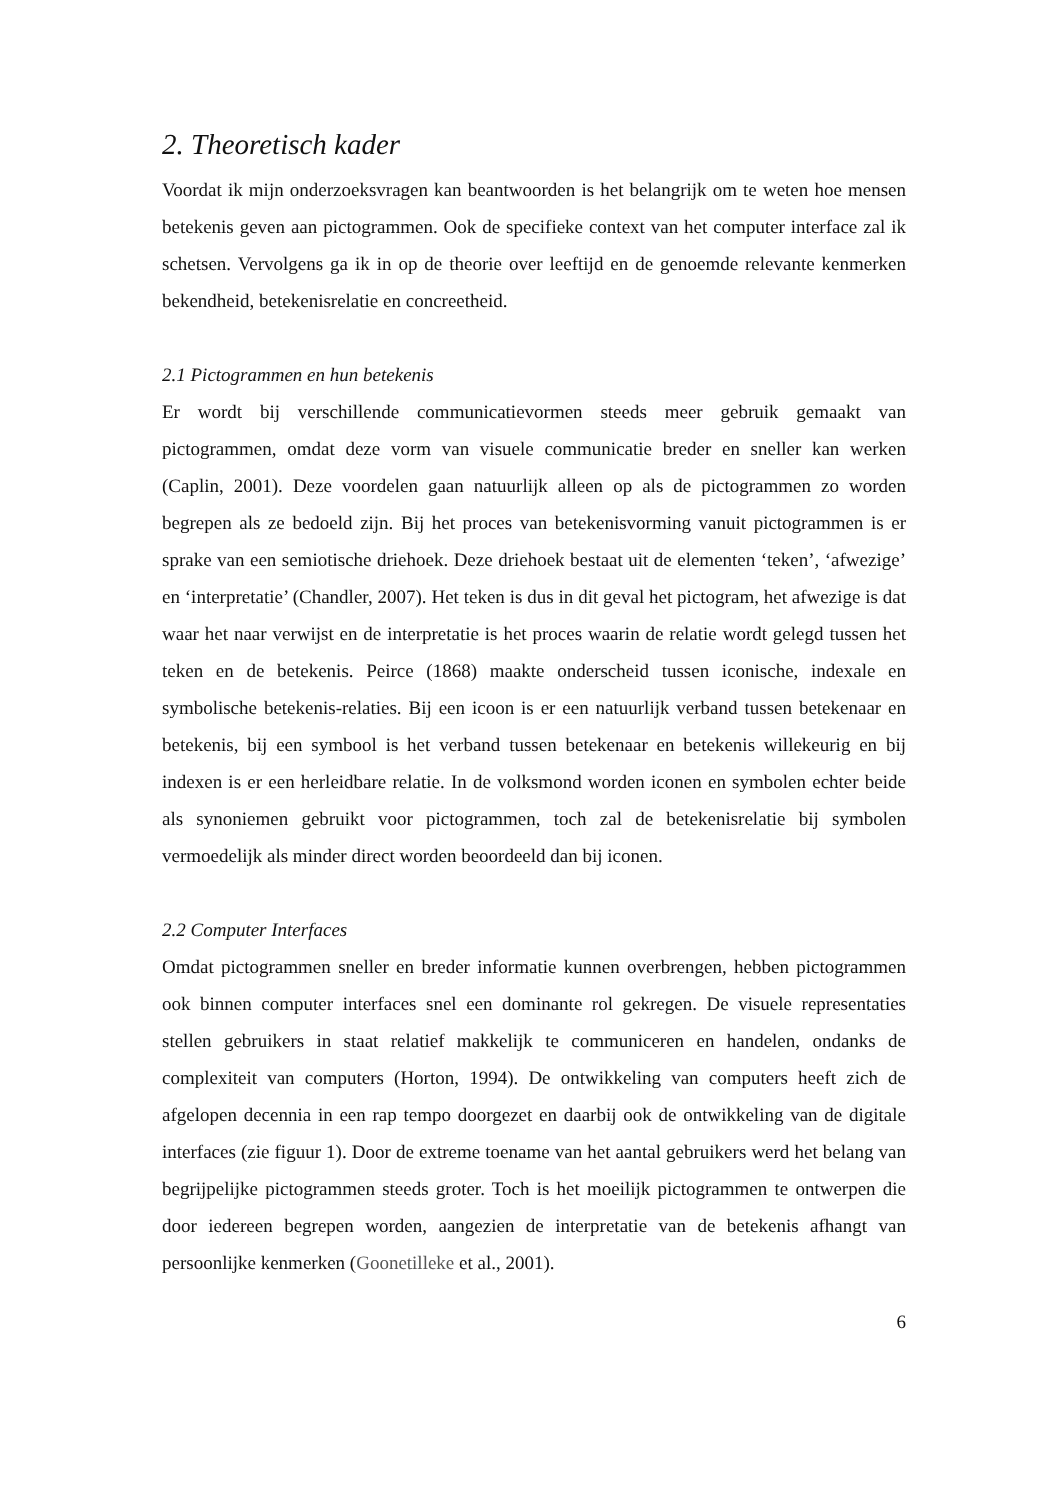2. Theoretisch kader
Voordat ik mijn onderzoeksvragen kan beantwoorden is het belangrijk om te weten hoe mensen betekenis geven aan pictogrammen. Ook de specifieke context van het computer interface zal ik schetsen. Vervolgens ga ik in op de theorie over leeftijd en de genoemde relevante kenmerken bekendheid, betekenisrelatie en concreetheid.
2.1 Pictogrammen en hun betekenis
Er wordt bij verschillende communicatievormen steeds meer gebruik gemaakt van pictogrammen, omdat deze vorm van visuele communicatie breder en sneller kan werken (Caplin, 2001). Deze voordelen gaan natuurlijk alleen op als de pictogrammen zo worden begrepen als ze bedoeld zijn. Bij het proces van betekenisvorming vanuit pictogrammen is er sprake van een semiotische driehoek. Deze driehoek bestaat uit de elementen ‘teken’, ‘afwezige’ en ‘interpretatie’ (Chandler, 2007). Het teken is dus in dit geval het pictogram, het afwezige is dat waar het naar verwijst en de interpretatie is het proces waarin de relatie wordt gelegd tussen het teken en de betekenis. Peirce (1868) maakte onderscheid tussen iconische, indexale en symbolische betekenis-relaties. Bij een icoon is er een natuurlijk verband tussen betekenaar en betekenis, bij een symbool is het verband tussen betekenaar en betekenis willekeurig en bij indexen is er een herleidbare relatie. In de volksmond worden iconen en symbolen echter beide als synoniemen gebruikt voor pictogrammen, toch zal de betekenisrelatie bij symbolen vermoedelijk als minder direct worden beoordeeld dan bij iconen.
2.2 Computer Interfaces
Omdat pictogrammen sneller en breder informatie kunnen overbrengen, hebben pictogrammen ook binnen computer interfaces snel een dominante rol gekregen. De visuele representaties stellen gebruikers in staat relatief makkelijk te communiceren en handelen, ondanks de complexiteit van computers (Horton, 1994). De ontwikkeling van computers heeft zich de afgelopen decennia in een rap tempo doorgezet en daarbij ook de ontwikkeling van de digitale interfaces (zie figuur 1). Door de extreme toename van het aantal gebruikers werd het belang van begrijpelijke pictogrammen steeds groter. Toch is het moeilijk pictogrammen te ontwerpen die door iedereen begrepen worden, aangezien de interpretatie van de betekenis afhangt van persoonlijke kenmerken (Goonetilleke et al., 2001).
6